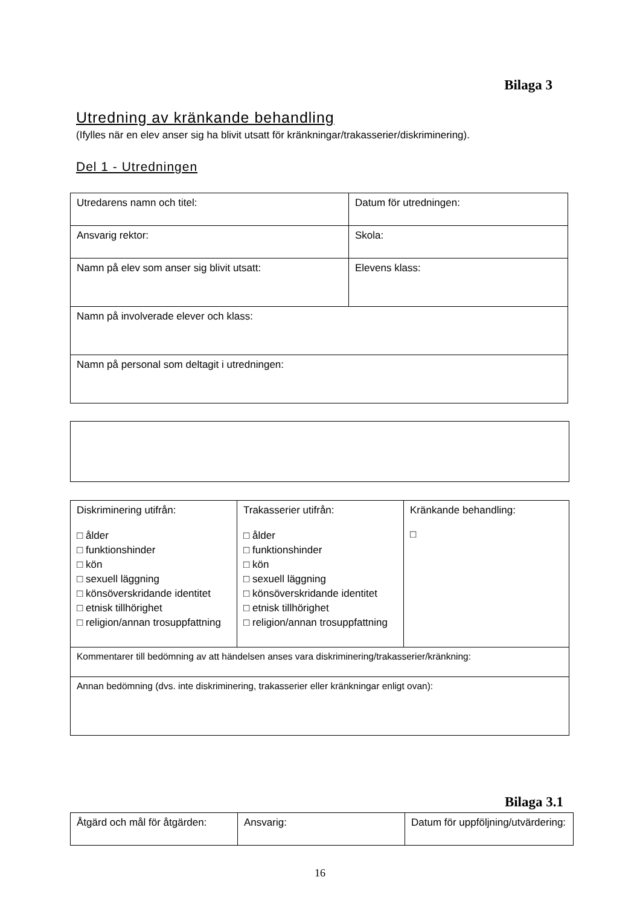Bilaga 3
Utredning av kränkande behandling
(Ifylles när en elev anser sig ha blivit utsatt för kränkningar/trakasserier/diskriminering).
Del 1 - Utredningen
| Utredarens namn och titel: | Datum för utredningen: |
| Ansvarig rektor: | Skola: |
| Namn på elev som anser sig blivit utsatt: | Elevens klass: |
| Namn på involverade elever och klass: | |
| Namn på personal som deltagit i utredningen: | |
| Diskriminering utifrån: □ ålder □ funktionshinder □ kön □ sexuell läggning □ könsöverskridande identitet □ etnisk tillhörighet □ religion/annan trosuppfattning | Trakasserier utifrån: □ ålder □ funktionshinder □ kön □ sexuell läggning □ könsöverskridande identitet □ etnisk tillhörighet □ religion/annan trosuppfattning | Kränkande behandling: □ |
| Kommentarer till bedömning av att händelsen anses vara diskriminering/trakasserier/kränkning: | | |
| Annan bedömning (dvs. inte diskriminering, trakasserier eller kränkningar enligt ovan): | | |
Bilaga 3.1
| Åtgärd och mål för åtgärden: | Ansvarig: | Datum för uppföljning/utvärdering: |
16